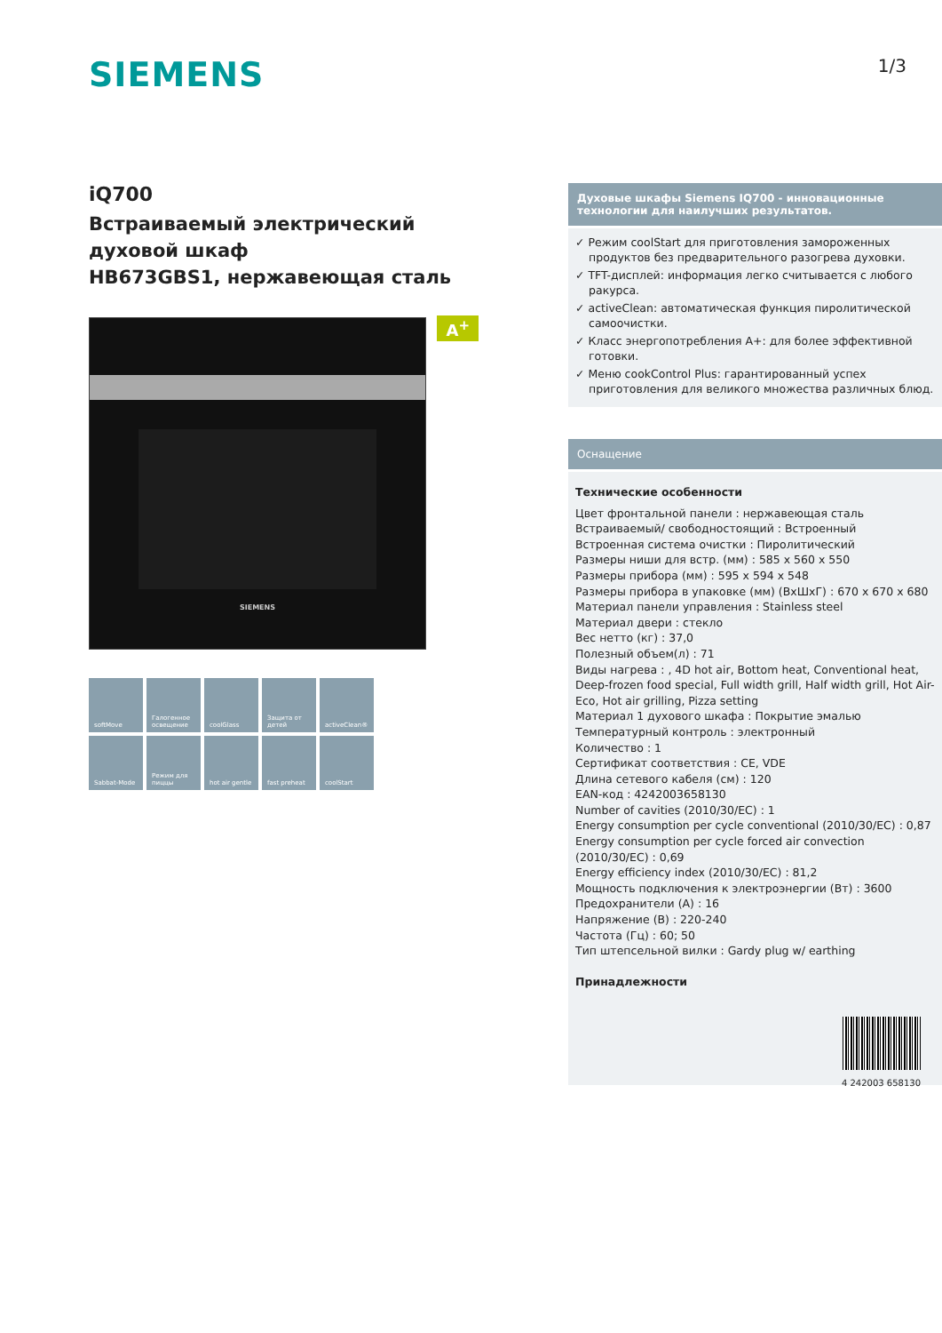SIEMENS
1/3
iQ700
Встраиваемый электрический духовой шкаф
HB673GBS1, нержавеющая сталь
A<sup>+</sup>
SIEMENS
softMove
Галогенное освещение
coolGlass
Защита от детей
activeClean®
Sabbat-Mode
Режим для пиццы
hot air gentle
fast preheat
coolStart
Духовые шкафы Siemens IQ700 - инновационные технологии для наилучших результатов.
✓ Режим coolStart для приготовления замороженных продуктов без предварительного разогрева духовки.
✓ TFT-дисплей: информация легко считывается с любого ракурса.
✓ activeClean: автоматическая функция пиролитической самоочистки.
✓ Класс энергопотребления A+: для более эффективной готовки.
✓ Меню cookControl Plus: гарантированный успех приготовления для великого множества различных блюд.
Оснащение
Технические особенности
Цвет фронтальной панели : нержавеющая сталь
Встраиваемый/ свободностоящий : Встроенный
Встроенная система очистки : Пиролитический
Размеры ниши для встр. (мм) : 585 x 560 x 550
Размеры прибора (мм) : 595 x 594 x 548
Размеры прибора в упаковке (мм) (ВхШхГ) : 670 x 670 x 680
Материал панели управления : Stainless steel
Материал двери : стекло
Вес нетто (кг) : 37,0
Полезный объем(л) : 71
Виды нагрева : , 4D hot air, Bottom heat, Conventional heat, Deep-frozen food special, Full width grill, Half width grill, Hot Air-Eco, Hot air grilling, Pizza setting
Материал 1 духового шкафа : Покрытие эмалью
Температурный контроль : электронный
Количество : 1
Сертификат соответствия : CE, VDE
Длина сетевого кабеля (см) : 120
EAN-код : 4242003658130
Number of cavities (2010/30/EC) : 1
Energy consumption per cycle conventional (2010/30/EC) : 0,87
Energy consumption per cycle forced air convection (2010/30/EC) : 0,69
Energy efficiency index (2010/30/EC) : 81,2
Мощность подключения к электроэнергии (Вт) : 3600
Предохранители (A) : 16
Напряжение (В) : 220-240
Частота (Гц) : 60; 50
Тип штепсельной вилки : Gardy plug w/ earthing
Принадлежности
4 242003 658130